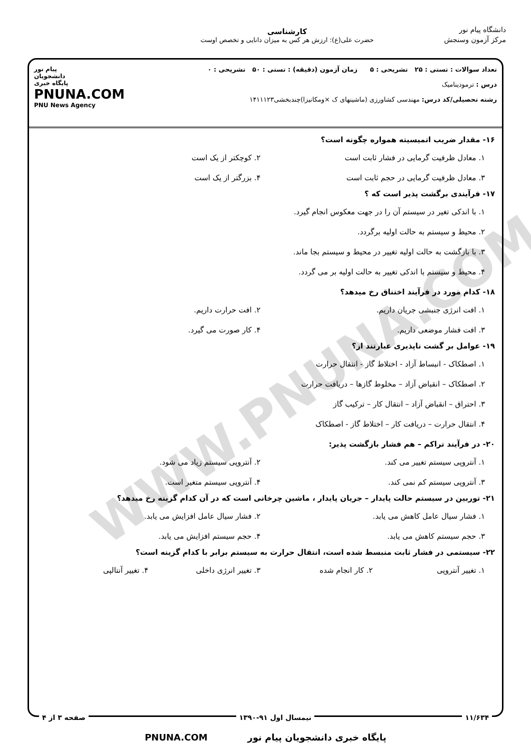WWW.PNUNA.COM
دانشگاه پیام نور
مرکز آزمون وسنجش
کارشناسی
حضرت علی(ع): ارزش هر کس به میزان دانایی و تخصص اوست
تعداد سوالات : تستی : ۲۵ تشریحی : ۵ زمان آزمون (دقیقه) : تستی : ۵۰ تشریحی : ۰
درس : ترمودینامیک
رشته تحصیلی/کد درس: مهندسی کشاورزی (ماشینهای ک ×ومکانیزا)چندبخشی۱۴۱۱۱۲۳
پیام نور
دانشجویان
پایگاه خبری
PNUNA.COM
PNU News Agency
۱۶- مقدار ضریب اتمیسیته همواره چگونه است؟
۱. معادل ظرفیت گرمایی در فشار ثابت است
۲. کوچکتر از یک است
۳. معادل ظرفیت گرمایی در حجم ثابت است
۴. بزرگتر از یک است
۱۷- فرآیندی برگشت پذیر است که ؟
۱. با اندکی تغیر در سیستم آن را در جهت معکوس انجام گیرد.
۲. محیط و سیستم به حالت اولیه برگردد.
۳. با بازگشت به حالت اولیه تغییر در محیط و سیستم بجا ماند.
۴. محیط و سیستم با اندکی تغییر به حالت اولیه بر می گردد.
۱۸- کدام مورد در فرآیند اختناق رخ میدهد؟
۱. افت انرژی جنبشی جریان داریم.
۲. افت حرارت داریم.
۳. افت فشار موضعی داریم.
۴. کار صورت می گیرد.
۱۹- عوامل بر گشت ناپذیری عبارتند از؟
۱. اصطکاک - انبساط آزاد - اختلاط گاز - انتقال حرارت
۲. اصطکاک – انقباض آزاد – مخلوط گازها – دریافت حرارت
۳. احتراق – انقباض آزاد – انتقال کار – ترکیب گاز
۴. انتقال حرارت – دریافت کار – اختلاط گاز - اصطکاک
۲۰- در فرآیند تراکم – هم فشار بازگشت پذیر:
۱. آنتروپی سیستم تغییر می کند.
۲. آنتروپی سیستم زیاد می شود.
۳. آنتروپی سیستم کم نمی کند.
۴. آنتروپی سیستم متغیر است.
۲۱- توربین در سیستم حالت پایدار – جریان پایدار ، ماشین چرخانی است که در آن کدام گزینه رخ میدهد؟
۱. فشار سیال عامل کاهش می یابد.
۲. فشار سیال عامل افزایش می یابد.
۳. حجم سیستم کاهش می یابد.
۴. حجم سیستم افزایش می یابد.
۲۲- سیستمی در فشار ثابت منبسط شده است، انتقال حرارت به سیستم برابر با کدام گزینه است؟
۱. تغییر آنتروپی
۲. کار انجام شده
۳. تغییر انرژی داخلی
۴. تغییر آنتالپی
۱۱/۶۳۴ نیمسال اول ۹۱-۱۳۹۰ صفحه ۳ از ۴
پایگاه خبری دانشجویان پیام نور PNUNA.COM